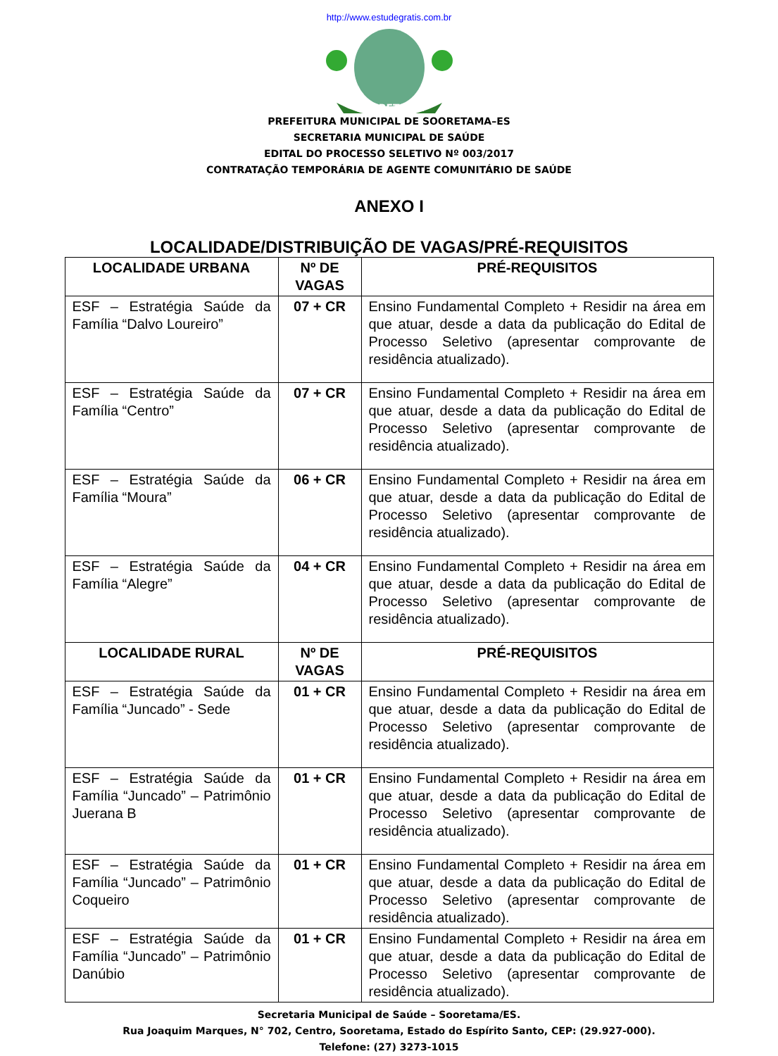http://www.estudegratis.com.br
SOORETAMA
PREFEITURA MUNICIPAL DE SOORETAMA–ES
SECRETARIA MUNICIPAL DE SAÚDE
EDITAL DO PROCESSO SELETIVO Nº 003/2017
CONTRATAÇÃO TEMPORÁRIA DE AGENTE COMUNITÁRIO DE SAÚDE
ANEXO I
LOCALIDADE/DISTRIBUIÇÃO DE VAGAS/PRÉ-REQUISITOS
| LOCALIDADE URBANA | Nº DE VAGAS | PRÉ-REQUISITOS |
| --- | --- | --- |
| ESF – Estratégia Saúde da Família “Dalvo Loureiro” | 07 + CR | Ensino Fundamental Completo + Residir na área em que atuar, desde a data da publicação do Edital de Processo Seletivo (apresentar comprovante de residência atualizado). |
| ESF – Estratégia Saúde da Família “Centro” | 07 + CR | Ensino Fundamental Completo + Residir na área em que atuar, desde a data da publicação do Edital de Processo Seletivo (apresentar comprovante de residência atualizado). |
| ESF – Estratégia Saúde da Família “Moura” | 06 + CR | Ensino Fundamental Completo + Residir na área em que atuar, desde a data da publicação do Edital de Processo Seletivo (apresentar comprovante de residência atualizado). |
| ESF – Estratégia Saúde da Família “Alegre” | 04 + CR | Ensino Fundamental Completo + Residir na área em que atuar, desde a data da publicação do Edital de Processo Seletivo (apresentar comprovante de residência atualizado). |
| LOCALIDADE RURAL | Nº DE VAGAS | PRÉ-REQUISITOS |
| ESF – Estratégia Saúde da Família “Juncado” - Sede | 01 + CR | Ensino Fundamental Completo + Residir na área em que atuar, desde a data da publicação do Edital de Processo Seletivo (apresentar comprovante de residência atualizado). |
| ESF – Estratégia Saúde da Família “Juncado” – Patrimônio Juerana B | 01 + CR | Ensino Fundamental Completo + Residir na área em que atuar, desde a data da publicação do Edital de Processo Seletivo (apresentar comprovante de residência atualizado). |
| ESF – Estratégia Saúde da Família “Juncado” – Patrimônio Coqueiro | 01 + CR | Ensino Fundamental Completo + Residir na área em que atuar, desde a data da publicação do Edital de Processo Seletivo (apresentar comprovante de residência atualizado). |
| ESF – Estratégia Saúde da Família “Juncado” – Patrimônio Danúbio | 01 + CR | Ensino Fundamental Completo + Residir na área em que atuar, desde a data da publicação do Edital de Processo Seletivo (apresentar comprovante de residência atualizado). |
Secretaria Municipal de Saúde – Sooretama/ES.
Rua Joaquim Marques, N° 702, Centro, Sooretama, Estado do Espírito Santo, CEP: (29.927-000).
Telefone: (27) 3273-1015